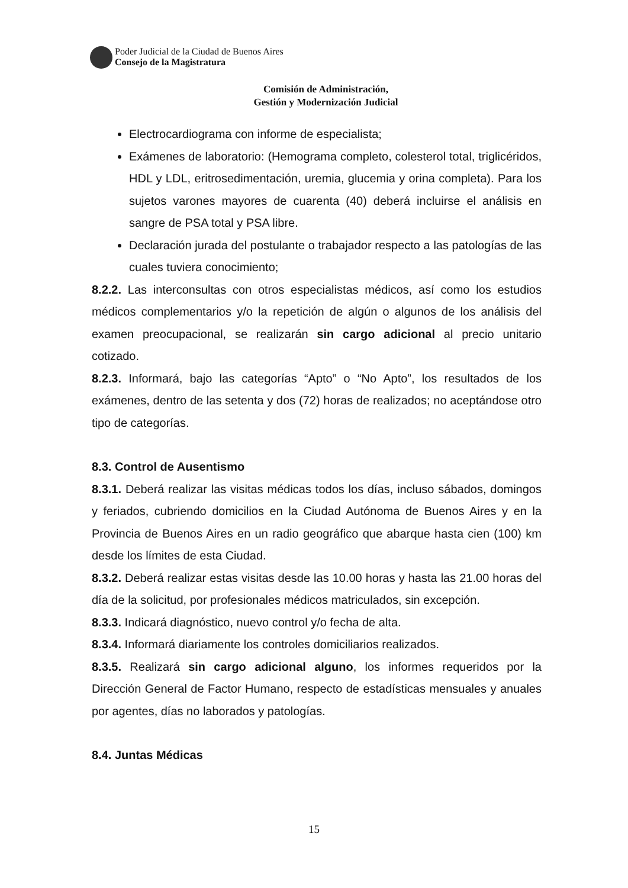Poder Judicial de la Ciudad de Buenos Aires
Consejo de la Magistratura
Comisión de Administración,
Gestión y Modernización Judicial
Electrocardiograma con informe de especialista;
Exámenes de laboratorio: (Hemograma completo, colesterol total, triglicéridos, HDL y LDL, eritrosedimentación, uremia, glucemia y orina completa). Para los sujetos varones mayores de cuarenta (40) deberá incluirse el análisis en sangre de PSA total y PSA libre.
Declaración jurada del postulante o trabajador respecto a las patologías de las cuales tuviera conocimiento;
8.2.2. Las interconsultas con otros especialistas médicos, así como los estudios médicos complementarios y/o la repetición de algún o algunos de los análisis del examen preocupacional, se realizarán sin cargo adicional al precio unitario cotizado.
8.2.3. Informará, bajo las categorías “Apto” o “No Apto”, los resultados de los exámenes, dentro de las setenta y dos (72) horas de realizados; no aceptándose otro tipo de categorías.
8.3. Control de Ausentismo
8.3.1. Deberá realizar las visitas médicas todos los días, incluso sábados, domingos y feriados, cubriendo domicilios en la Ciudad Autónoma de Buenos Aires y en la Provincia de Buenos Aires en un radio geográfico que abarque hasta cien (100) km desde los límites de esta Ciudad.
8.3.2. Deberá realizar estas visitas desde las 10.00 horas y hasta las 21.00 horas del día de la solicitud, por profesionales médicos matriculados, sin excepción.
8.3.3. Indicará diagnóstico, nuevo control y/o fecha de alta.
8.3.4. Informará diariamente los controles domiciliarios realizados.
8.3.5. Realizará sin cargo adicional alguno, los informes requeridos por la Dirección General de Factor Humano, respecto de estadísticas mensuales y anuales por agentes, días no laborados y patologías.
8.4. Juntas Médicas
15